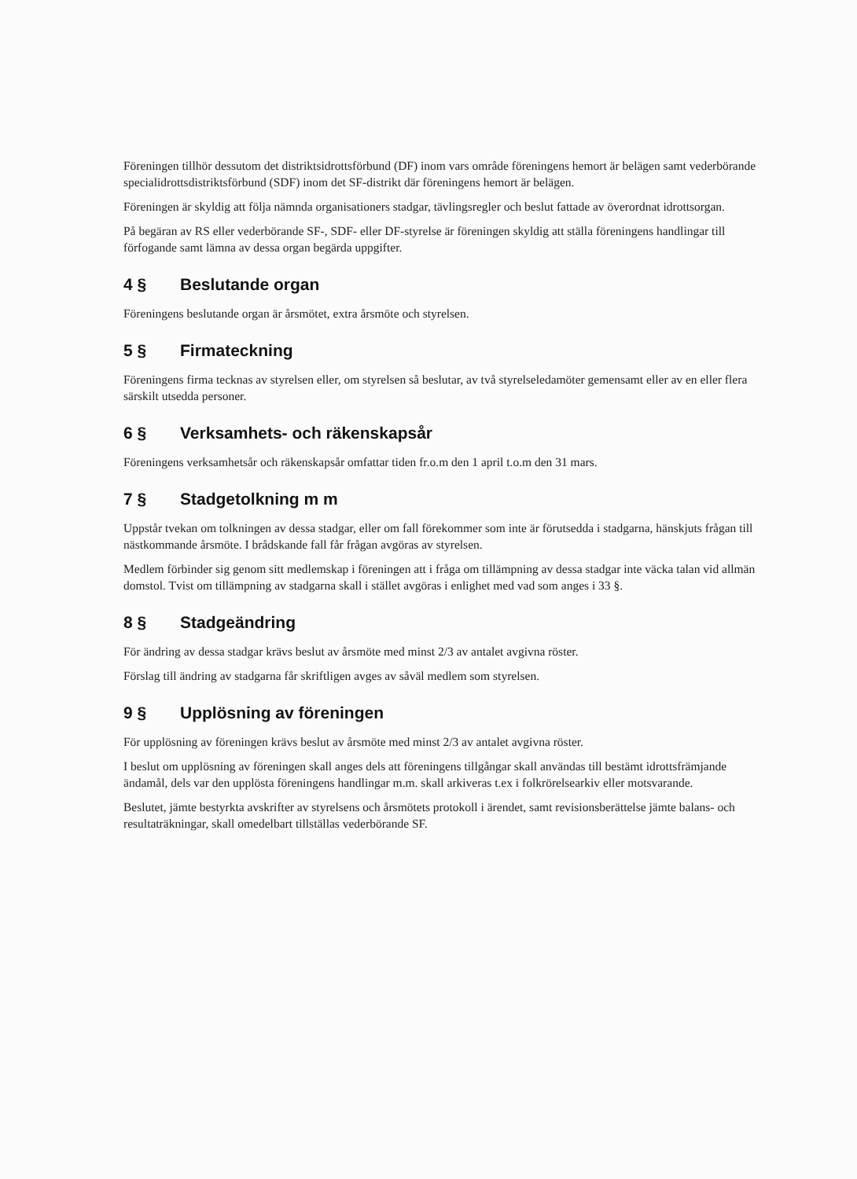Föreningen tillhör dessutom det distriktsidrottsförbund (DF) inom vars område föreningens hemort är belägen samt vederbörande specialidrottsdistriktsförbund (SDF) inom det SF-distrikt där föreningens hemort är belägen.
Föreningen är skyldig att följa nämnda organisationers stadgar, tävlingsregler och beslut fattade av överordnat idrottsorgan.
På begäran av RS eller vederbörande SF-, SDF- eller DF-styrelse är föreningen skyldig att ställa föreningens handlingar till förfogande samt lämna av dessa organ begärda uppgifter.
4 § Beslutande organ
Föreningens beslutande organ är årsmötet, extra årsmöte och styrelsen.
5 § Firmateckning
Föreningens firma tecknas av styrelsen eller, om styrelsen så beslutar, av två styrelseledamöter gemensamt eller av en eller flera särskilt utsedda personer.
6 § Verksamhets- och räkenskapsår
Föreningens verksamhetsår och räkenskapsår omfattar tiden fr.o.m den 1 april t.o.m den 31 mars.
7 § Stadgetolkning m m
Uppstår tvekan om tolkningen av dessa stadgar, eller om fall förekommer som inte är förutsedda i stadgarna, hänskjuts frågan till nästkommande årsmöte. I brådskande fall får frågan avgöras av styrelsen.
Medlem förbinder sig genom sitt medlemskap i föreningen att i fråga om tillämpning av dessa stadgar inte väcka talan vid allmän domstol. Tvist om tillämpning av stadgarna skall i stället avgöras i enlighet med vad som anges i 33 §.
8 § Stadgeändring
För ändring av dessa stadgar krävs beslut av årsmöte med minst 2/3 av antalet avgivna röster.
Förslag till ändring av stadgarna får skriftligen avges av såväl medlem som styrelsen.
9 § Upplösning av föreningen
För upplösning av föreningen krävs beslut av årsmöte med minst 2/3 av antalet avgivna röster.
I beslut om upplösning av föreningen skall anges dels att föreningens tillgångar skall användas till bestämt idrottsfrämjande ändamål, dels var den upplösta föreningens handlingar m.m. skall arkiveras t.ex i folkrörelsearkiv eller motsvarande.
Beslutet, jämte bestyrkta avskrifter av styrelsens och årsmötets protokoll i ärendet, samt revisionsberättelse jämte balans- och resultaträkningar, skall omedelbart tillställas vederbörande SF.